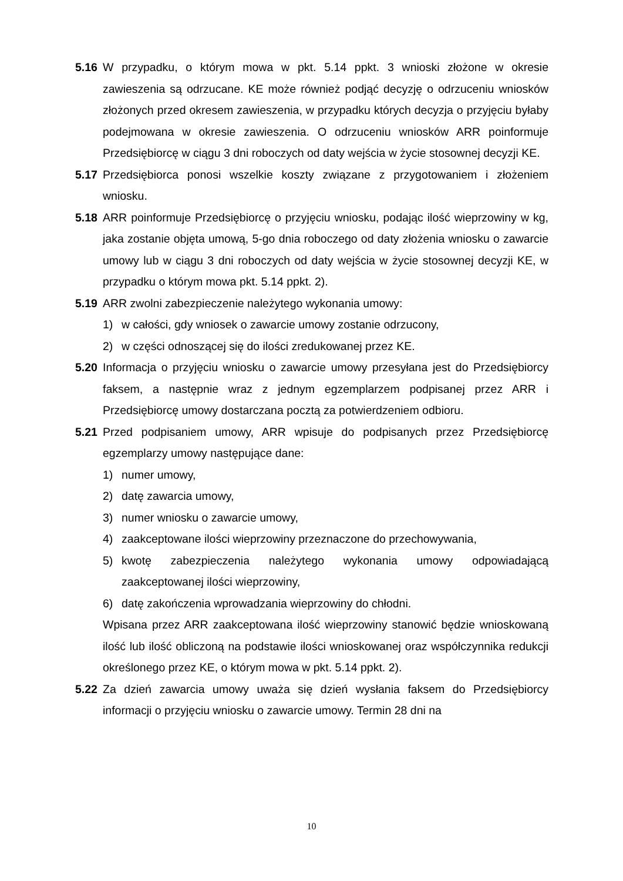5.16 W przypadku, o którym mowa w pkt. 5.14 ppkt. 3 wnioski złożone w okresie zawieszenia są odrzucane. KE może również podjąć decyzję o odrzuceniu wniosków złożonych przed okresem zawieszenia, w przypadku których decyzja o przyjęciu byłaby podejmowana w okresie zawieszenia. O odrzuceniu wniosków ARR poinformuje Przedsiębiorcę w ciągu 3 dni roboczych od daty wejścia w życie stosownej decyzji KE.
5.17 Przedsiębiorca ponosi wszelkie koszty związane z przygotowaniem i złożeniem wniosku.
5.18 ARR poinformuje Przedsiębiorcę o przyjęciu wniosku, podając ilość wieprzowiny w kg, jaka zostanie objęta umową, 5-go dnia roboczego od daty złożenia wniosku o zawarcie umowy lub w ciągu 3 dni roboczych od daty wejścia w życie stosownej decyzji KE, w przypadku o którym mowa pkt. 5.14 ppkt. 2).
5.19 ARR zwolni zabezpieczenie należytego wykonania umowy:
1) w całości, gdy wniosek o zawarcie umowy zostanie odrzucony,
2) w części odnoszącej się do ilości zredukowanej przez KE.
5.20 Informacja o przyjęciu wniosku o zawarcie umowy przesyłana jest do Przedsiębiorcy faksem, a następnie wraz z jednym egzemplarzem podpisanej przez ARR i Przedsiębiorcę umowy dostarczana pocztą za potwierdzeniem odbioru.
5.21 Przed podpisaniem umowy, ARR wpisuje do podpisanych przez Przedsiębiorcę egzemplarzy umowy następujące dane:
1) numer umowy,
2) datę zawarcia umowy,
3) numer wniosku o zawarcie umowy,
4) zaakceptowane ilości wieprzowiny przeznaczone do przechowywania,
5) kwotę zabezpieczenia należytego wykonania umowy odpowiadającą zaakceptowanej ilości wieprzowiny,
6) datę zakończenia wprowadzania wieprzowiny do chłodni.
Wpisana przez ARR zaakceptowana ilość wieprzowiny stanowić będzie wnioskowaną ilość lub ilość obliczoną na podstawie ilości wnioskowanej oraz współczynnika redukcji określonego przez KE, o którym mowa w pkt. 5.14 ppkt. 2).
5.22 Za dzień zawarcia umowy uważa się dzień wysłania faksem do Przedsiębiorcy informacji o przyjęciu wniosku o zawarcie umowy. Termin 28 dni na
10